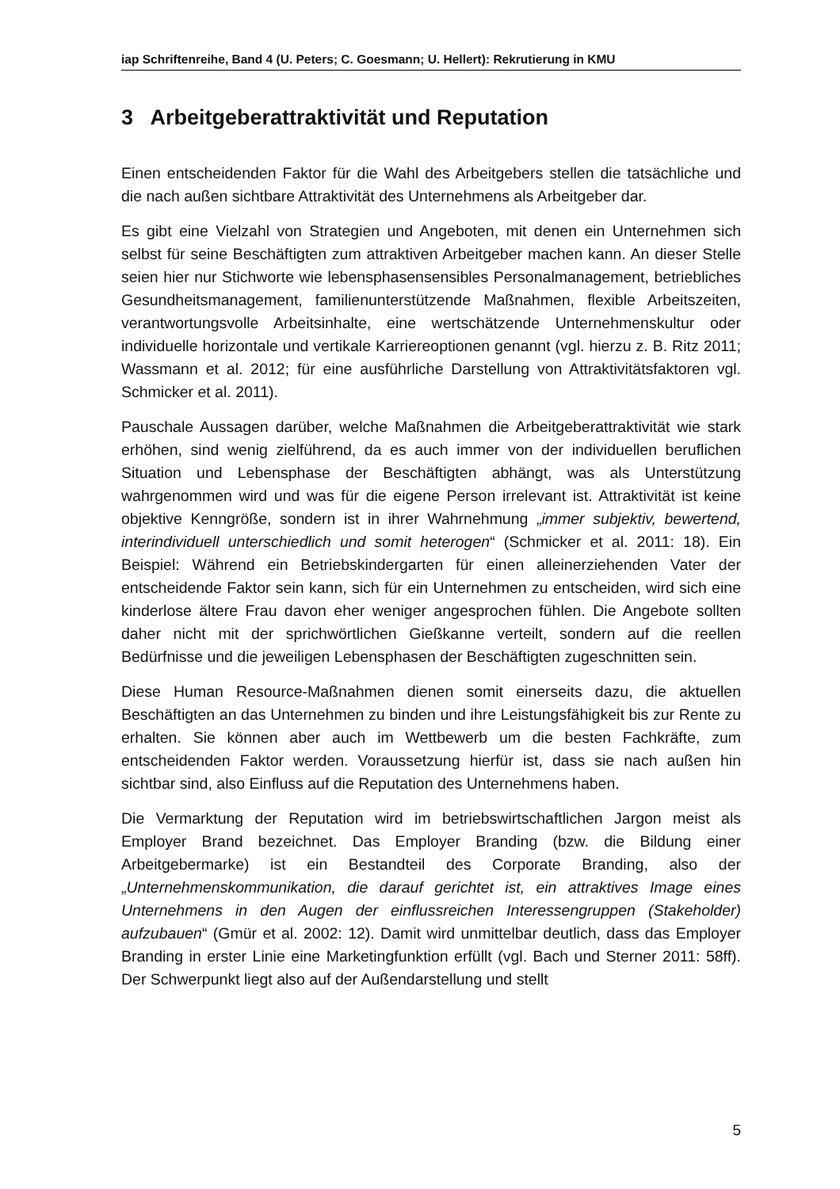iap Schriftenreihe, Band 4 (U. Peters; C. Goesmann; U. Hellert): Rekrutierung in KMU
3 Arbeitgeberattraktivität und Reputation
Einen entscheidenden Faktor für die Wahl des Arbeitgebers stellen die tatsächliche und die nach außen sichtbare Attraktivität des Unternehmens als Arbeitgeber dar.
Es gibt eine Vielzahl von Strategien und Angeboten, mit denen ein Unternehmen sich selbst für seine Beschäftigten zum attraktiven Arbeitgeber machen kann. An dieser Stelle seien hier nur Stichworte wie lebensphasensensibles Personalmanagement, betriebliches Gesundheitsmanagement, familienunterstützende Maßnahmen, flexible Arbeitszeiten, verantwortungsvolle Arbeitsinhalte, eine wertschätzende Unternehmenskultur oder individuelle horizontale und vertikale Karriereoptionen genannt (vgl. hierzu z. B. Ritz 2011; Wassmann et al. 2012; für eine ausführliche Darstellung von Attraktivitätsfaktoren vgl. Schmicker et al. 2011).
Pauschale Aussagen darüber, welche Maßnahmen die Arbeitgeberattraktivität wie stark erhöhen, sind wenig zielführend, da es auch immer von der individuellen beruflichen Situation und Lebensphase der Beschäftigten abhängt, was als Unterstützung wahrgenommen wird und was für die eigene Person irrelevant ist. Attraktivität ist keine objektive Kenngröße, sondern ist in ihrer Wahrnehmung „immer subjektiv, bewertend, interindividuell unterschiedlich und somit heterogen“ (Schmicker et al. 2011: 18). Ein Beispiel: Während ein Betriebskindergarten für einen alleinerziehenden Vater der entscheidende Faktor sein kann, sich für ein Unternehmen zu entscheiden, wird sich eine kinderlose ältere Frau davon eher weniger angesprochen fühlen. Die Angebote sollten daher nicht mit der sprichwörtlichen Gießkanne verteilt, sondern auf die reellen Bedürfnisse und die jeweiligen Lebensphasen der Beschäftigten zugeschnitten sein.
Diese Human Resource-Maßnahmen dienen somit einerseits dazu, die aktuellen Beschäftigten an das Unternehmen zu binden und ihre Leistungsfähigkeit bis zur Rente zu erhalten. Sie können aber auch im Wettbewerb um die besten Fachkräfte, zum entscheidenden Faktor werden. Voraussetzung hierfür ist, dass sie nach außen hin sichtbar sind, also Einfluss auf die Reputation des Unternehmens haben.
Die Vermarktung der Reputation wird im betriebswirtschaftlichen Jargon meist als Employer Brand bezeichnet. Das Employer Branding (bzw. die Bildung einer Arbeitgebermarke) ist ein Bestandteil des Corporate Branding, also der „Unternehmenskommunikation, die darauf gerichtet ist, ein attraktives Image eines Unternehmens in den Augen der einflussreichen Interessengruppen (Stakeholder) aufzubauen“ (Gmür et al. 2002: 12). Damit wird unmittelbar deutlich, dass das Employer Branding in erster Linie eine Marketingfunktion erfüllt (vgl. Bach und Sterner 2011: 58ff). Der Schwerpunkt liegt also auf der Außendarstellung und stellt
5